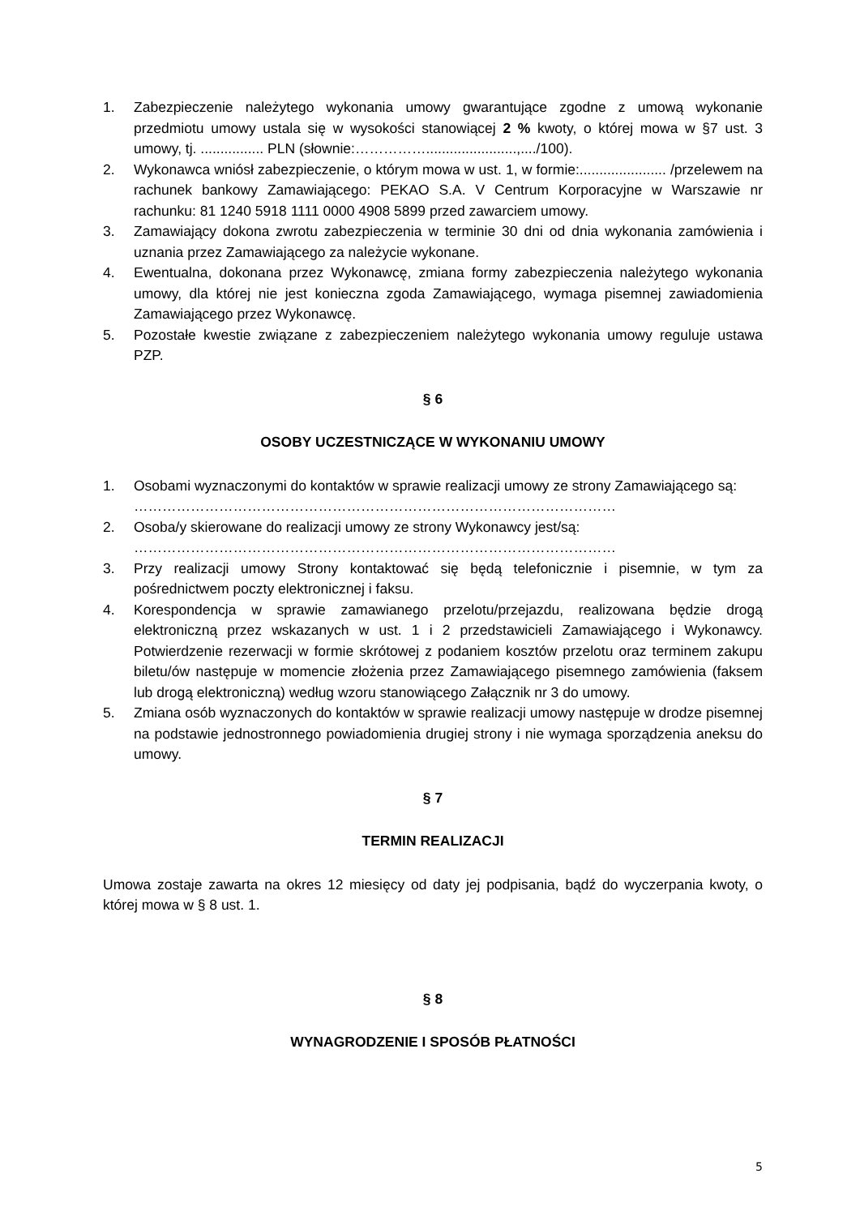1. Zabezpieczenie należytego wykonania umowy gwarantujące zgodne z umową wykonanie przedmiotu umowy ustala się w wysokości stanowiącej 2 % kwoty, o której mowa w §7 ust. 3 umowy, tj. ................ PLN (słownie:…………….......................,..../100).
2. Wykonawca wniósł zabezpieczenie, o którym mowa w ust. 1, w formie:...................... /przelewem na rachunek bankowy Zamawiającego: PEKAO S.A. V Centrum Korporacyjne w Warszawie nr rachunku: 81 1240 5918 1111 0000 4908 5899 przed zawarciem umowy.
3. Zamawiający dokona zwrotu zabezpieczenia w terminie 30 dni od dnia wykonania zamówienia i uznania przez Zamawiającego za należycie wykonane.
4. Ewentualna, dokonana przez Wykonawcę, zmiana formy zabezpieczenia należytego wykonania umowy, dla której nie jest konieczna zgoda Zamawiającego, wymaga pisemnej zawiadomienia Zamawiającego przez Wykonawcę.
5. Pozostałe kwestie związane z zabezpieczeniem należytego wykonania umowy reguluje ustawa PZP.
§ 6
OSOBY UCZESTNICZĄCE W WYKONANIU UMOWY
1. Osobami wyznaczonymi do kontaktów w sprawie realizacji umowy ze strony Zamawiającego są:
…………………………………………………………………………………………
2. Osoba/y skierowane do realizacji umowy ze strony Wykonawcy jest/są:
…………………………………………………………………………………………
3. Przy realizacji umowy Strony kontaktować się będą telefonicznie i pisemnie, w tym za pośrednictwem poczty elektronicznej i faksu.
4. Korespondencja w sprawie zamawianego przelotu/przejazdu, realizowana będzie drogą elektroniczną przez wskazanych w ust. 1 i 2 przedstawicieli Zamawiającego i Wykonawcy. Potwierdzenie rezerwacji w formie skrótowej z podaniem kosztów przelotu oraz terminem zakupu biletu/ów następuje w momencie złożenia przez Zamawiającego pisemnego zamówienia (faksem lub drogą elektroniczną) według wzoru stanowiącego Załącznik nr 3 do umowy.
5. Zmiana osób wyznaczonych do kontaktów w sprawie realizacji umowy następuje w drodze pisemnej na podstawie jednostronnego powiadomienia drugiej strony i nie wymaga sporządzenia aneksu do umowy.
§ 7
TERMIN REALIZACJI
Umowa zostaje zawarta na okres 12 miesięcy od daty jej podpisania, bądź do wyczerpania kwoty, o której mowa w § 8 ust. 1.
§ 8
WYNAGRODZENIE I SPOSÓB PŁATNOŚCI
5